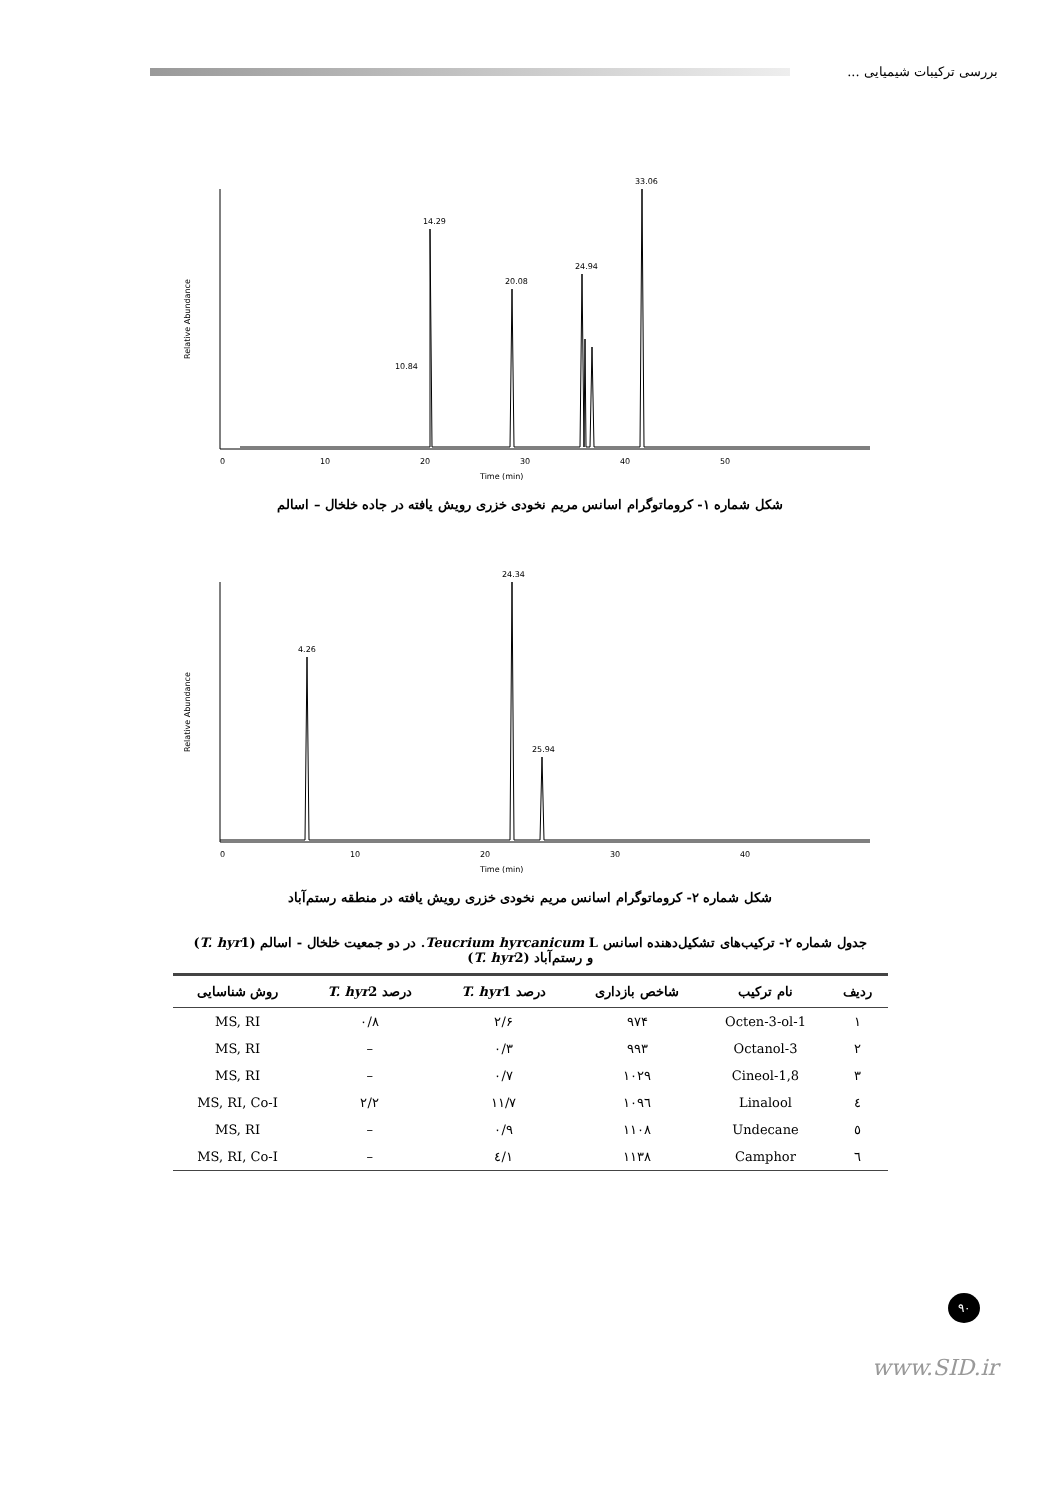بررسی ترکیبات شیمیایی ...
Relative Abundance
Time (min)
14.29
20.08
24.94
33.06
10.84
0
10
20
30
40
50
شکل شماره ۱- کروماتوگرام اسانس مریم نخودی خزری رویش یافته در جاده خلخال – اسالم
Relative Abundance
Time (min)
4.26
24.34
25.94
0
10
20
30
40
شکل شماره ۲- کروماتوگرام اسانس مریم نخودی خزری رویش یافته در منطقه رستم‌آباد
جدول شماره ۲- ترکیب‌های تشکیل‌دهنده اسانس Teucrium hyrcanicum L. در دو جمعیت خلخال - اسالم (T. hyr1)
و رستم‌آباد (T. hyr2)
| ردیف | نام ترکیب | شاخص بازداری | درصد T. hyr 1 | درصد T. hyr 2 | روش شناسایی |
| --- | --- | --- | --- | --- | --- |
| ۱ | 1-Octen-3-ol | ۹۷۴ | ۲/۶ | ۰/۸ | MS, RI |
| ۲ | 3-Octanol | ۹۹۳ | ۰/۳ | – | MS, RI |
| ۳ | 1,8-Cineol | ۱۰۲۹ | ۰/۷ | – | MS, RI |
| ٤ | Linalool | ۱۰۹٦ | ۱۱/۷ | ۲/۲ | MS, RI, Co-I |
| ٥ | Undecane | ۱۱۰۸ | ۰/۹ | – | MS, RI |
| ٦ | Camphor | ۱۱۳۸ | ۱/٤ | – | MS, RI, Co-I |
۹۰
www.SID.ir